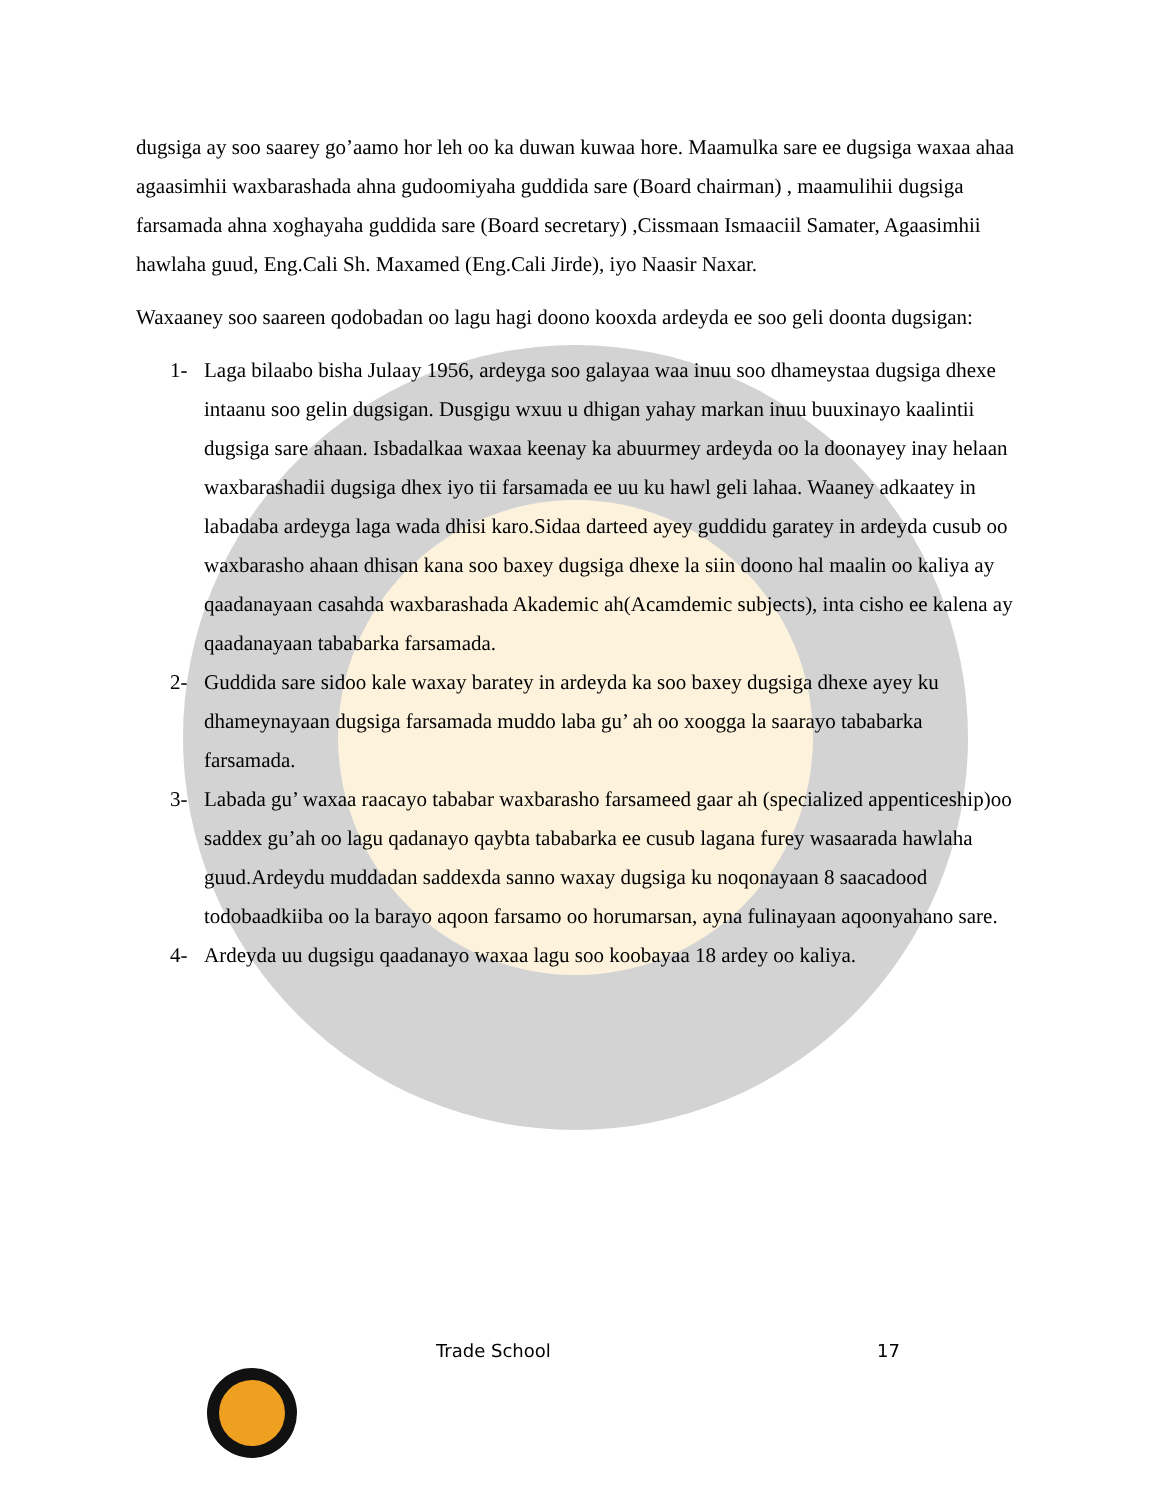dugsiga ay soo saarey go’aamo hor leh oo ka duwan kuwaa hore. Maamulka sare ee dugsiga waxaa ahaa agaasimhii waxbarashada ahna gudoomiyaha guddida sare (Board chairman) , maamulihii dugsiga farsamada ahna xoghayaha guddida sare (Board secretary) ,Cissmaan Ismaaciil Samater, Agaasimhii hawlaha guud, Eng.Cali Sh. Maxamed (Eng.Cali Jirde), iyo Naasir Naxar.
Waxaaney soo saareen qodobadan oo lagu hagi doono kooxda ardeyda ee soo geli doonta dugsigan:
1- Laga bilaabo bisha Julaay 1956, ardeyga soo galayaa waa inuu soo dhameystaa dugsiga dhexe intaanu soo gelin dugsigan. Dusgigu wxuu u dhigan yahay markan inuu buuxinayo kaalintii dugsiga sare ahaan. Isbadalkaa waxaa keenay ka abuurmey ardeyda oo la doonayey inay helaan waxbarashadii dugsiga dhex iyo tii farsamada ee uu ku hawl geli lahaa. Waaney adkaatey in labadaba ardeyga laga wada dhisi karo.Sidaa darteed ayey guddidu garatey in ardeyda cusub oo waxbarasho ahaan dhisan kana soo baxey dugsiga dhexe la siin doono hal maalin oo kaliya ay qaadanayaan casahda waxbarashada Akademic ah(Acamdemic subjects), inta cisho ee kalena ay qaadanayaan tababarka farsamada.
2- Guddida sare sidoo kale waxay baratey in ardeyda ka soo baxey dugsiga dhexe ayey ku dhameynayaan dugsiga farsamada muddo laba gu’ ah oo xoogga la saarayo tababarka farsamada.
3- Labada gu’ waxaa raacayo tababar waxbarasho farsameed gaar ah (specialized appenticeship)oo saddex gu’ah oo lagu qadanayo qaybta tababarka ee cusub lagana furey wasaarada hawlaha guud.Ardeydu muddadan saddexda sanno waxay dugsiga ku noqonayaan 8 saacadood todobaadkiiba oo la barayo aqoon farsamo oo horumarsan, ayna fulinayaan aqoonyahano sare.
4- Ardeyda uu dugsigu qaadanayo waxaa lagu soo koobayaa 18 ardey oo kaliya.
Trade School 17